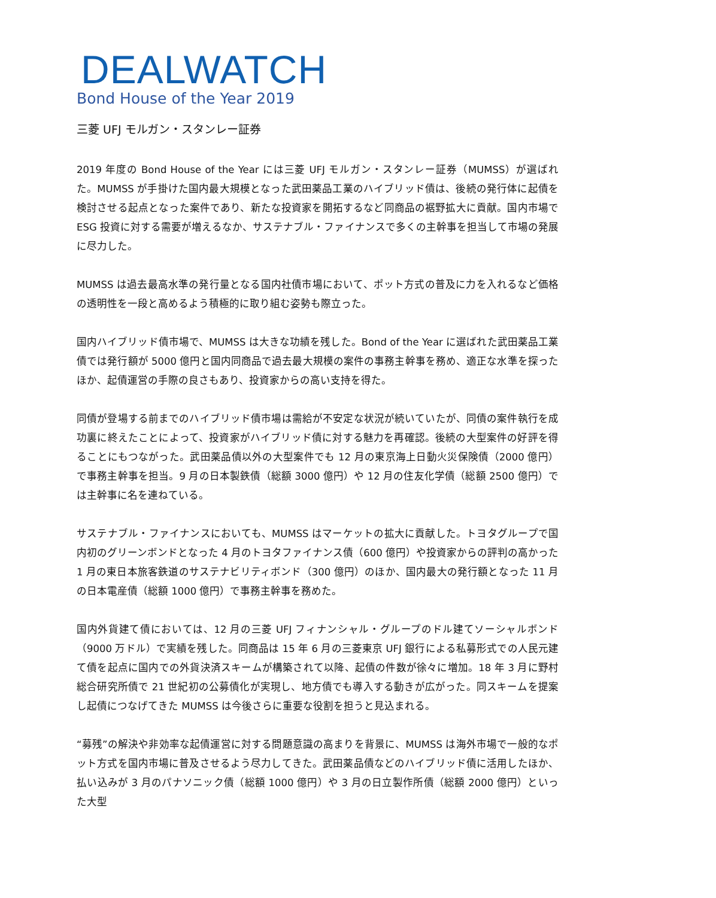DEALWATCH
Bond House of the Year 2019
三菱 UFJ モルガン・スタンレー証券
2019 年度の Bond House of the Year には三菱 UFJ モルガン・スタンレー証券（MUMSS）が選ばれた。MUMSS が手掛けた国内最大規模となった武田薬品工業のハイブリッド債は、後続の発行体に起債を検討させる起点となった案件であり、新たな投資家を開拓するなど同商品の裾野拡大に貢献。国内市場で ESG 投資に対する需要が増えるなか、サステナブル・ファイナンスで多くの主幹事を担当して市場の発展に尽力した。
MUMSS は過去最高水準の発行量となる国内社債市場において、ポット方式の普及に力を入れるなど価格の透明性を一段と高めるよう積極的に取り組む姿勢も際立った。
国内ハイブリッド債市場で、MUMSS は大きな功績を残した。Bond of the Year に選ばれた武田薬品工業債では発行額が 5000 億円と国内同商品で過去最大規模の案件の事務主幹事を務め、適正な水準を探ったほか、起債運営の手際の良さもあり、投資家からの高い支持を得た。
同債が登場する前までのハイブリッド債市場は需給が不安定な状況が続いていたが、同債の案件執行を成功裏に終えたことによって、投資家がハイブリッド債に対する魅力を再確認。後続の大型案件の好評を得ることにもつながった。武田薬品債以外の大型案件でも 12 月の東京海上日動火災保険債（2000 億円）で事務主幹事を担当。9 月の日本製鉄債（総額 3000 億円）や 12 月の住友化学債（総額 2500 億円）では主幹事に名を連ねている。
サステナブル・ファイナンスにおいても、MUMSS はマーケットの拡大に貢献した。トヨタグループで国内初のグリーンボンドとなった 4 月のトヨタファイナンス債（600 億円）や投資家からの評判の高かった 1 月の東日本旅客鉄道のサステナビリティボンド（300 億円）のほか、国内最大の発行額となった 11 月の日本電産債（総額 1000 億円）で事務主幹事を務めた。
国内外貨建て債においては、12 月の三菱 UFJ フィナンシャル・グループのドル建てソーシャルボンド（9000 万ドル）で実績を残した。同商品は 15 年 6 月の三菱東京 UFJ 銀行による私募形式での人民元建て債を起点に国内での外貨決済スキームが構築されて以降、起債の件数が徐々に増加。18 年 3 月に野村総合研究所債で 21 世紀初の公募債化が実現し、地方債でも導入する動きが広がった。同スキームを提案し起債につなげてきた MUMSS は今後さらに重要な役割を担うと見込まれる。
“募残”の解決や非効率な起債運営に対する問題意識の高まりを背景に、MUMSS は海外市場で一般的なポット方式を国内市場に普及させるよう尽力してきた。武田薬品債などのハイブリッド債に活用したほか、払い込みが 3 月のパナソニック債（総額 1000 億円）や 3 月の日立製作所債（総額 2000 億円）といった大型